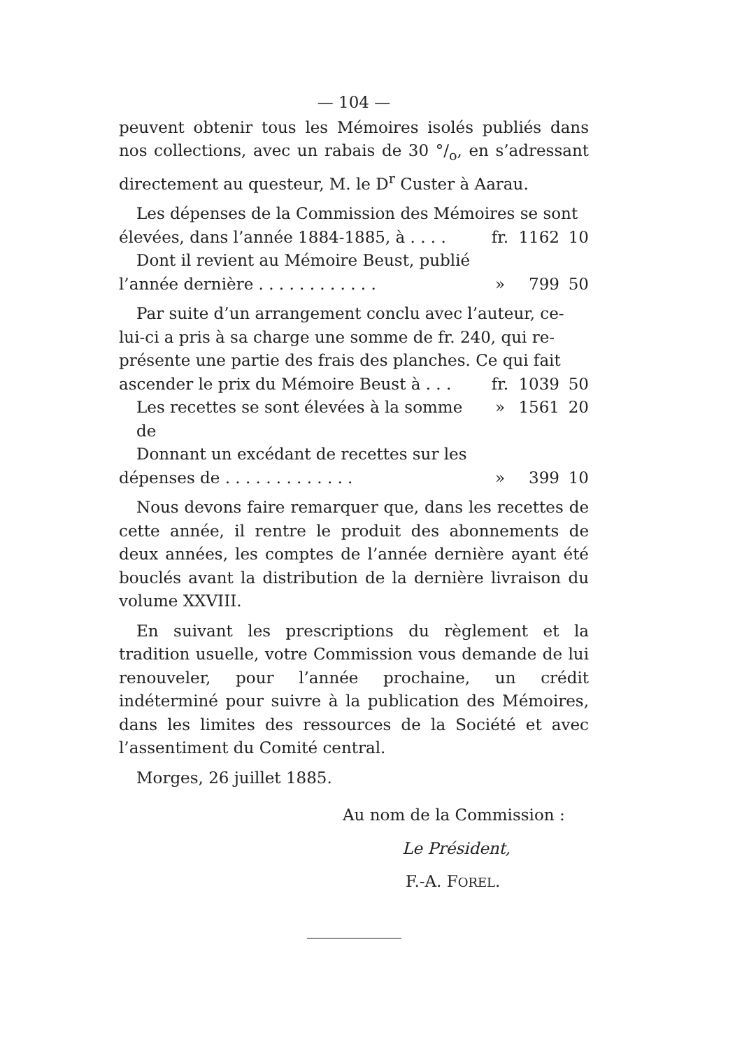— 104 —
peuvent obtenir tous les Mémoires isolés publiés dans nos collections, avec un rabais de 30 °/<sub>o</sub>, en s’adressant directement au questeur, M. le D<sup>r</sup> Custer à Aarau.
Les dépenses de la Commission des Mémoires se sont
élevées, dans l’année 1884-1885, à . . . . fr. 1162 10
Dont il revient au Mémoire Beust, publié
l’année dernière . . . . . . . . . . . . » 799 50
Par suite d’un arrangement conclu avec l’auteur, ce-
lui-ci a pris à sa charge une somme de fr. 240, qui re-
présente une partie des frais des planches. Ce qui fait
ascender le prix du Mémoire Beust à . . . fr. 1039 50
Les recettes se sont élevées à la somme de » 1561 20
Donnant un excédant de recettes sur les
dépenses de . . . . . . . . . . . . . » 399 10
Nous devons faire remarquer que, dans les recettes de cette année, il rentre le produit des abonnements de deux années, les comptes de l’année dernière ayant été bouclés avant la distribution de la dernière livraison du volume XXVIII.
En suivant les prescriptions du règlement et la tradition usuelle, votre Commission vous demande de lui renouveler, pour l’année prochaine, un crédit indéterminé pour suivre à la publication des Mémoires, dans les limites des ressources de la Société et avec l’assentiment du Comité central.
Morges, 26 juillet 1885.
Au nom de la Commission :
Le Président,
F.-A. FOREL.